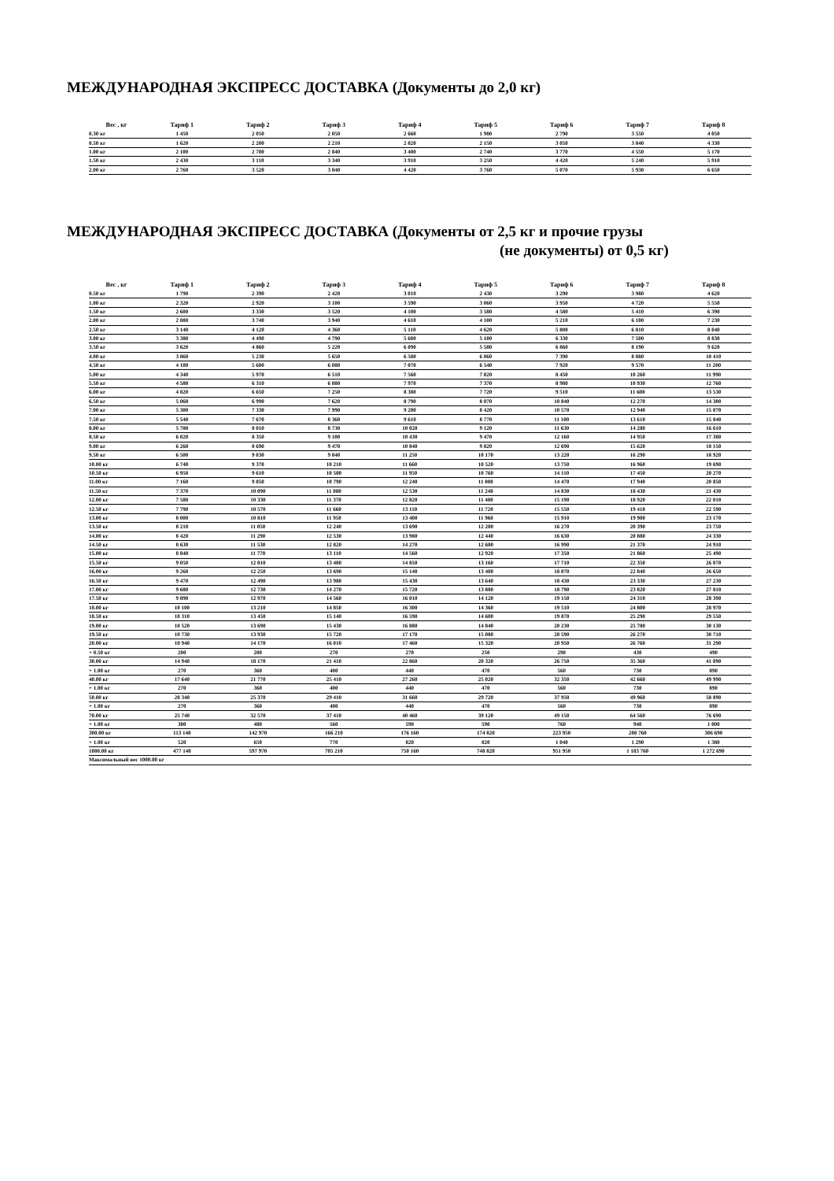МЕЖДУНАРОДНАЯ ЭКСПРЕСС ДОСТАВКА (Документы до 2,0 кг)
| Вес , кг | Тариф 1 | Тариф 2 | Тариф 3 | Тариф 4 | Тариф 5 | Тариф 6 | Тариф 7 | Тариф 8 |
| --- | --- | --- | --- | --- | --- | --- | --- | --- |
| 0.30 кг | 1 450 | 2 050 | 2 050 | 2 660 | 1 980 | 2 790 | 3 550 | 4 050 |
| 0.50 кг | 1 620 | 2 200 | 2 210 | 2 820 | 2 150 | 3 050 | 3 840 | 4 330 |
| 1.00 кг | 2 100 | 2 700 | 2 840 | 3 400 | 2 740 | 3 770 | 4 550 | 5 170 |
| 1.50 кг | 2 430 | 3 110 | 3 340 | 3 910 | 3 250 | 4 420 | 5 240 | 5 910 |
| 2.00 кг | 2 760 | 3 520 | 3 840 | 4 420 | 3 760 | 5 070 | 5 930 | 6 650 |
МЕЖДУНАРОДНАЯ ЭКСПРЕСС ДОСТАВКА (Документы от 2,5 кг и прочие грузы
(не документы) от 0,5 кг)
| Вес , кг | Тариф 1 | Тариф 2 | Тариф 3 | Тариф 4 | Тариф 5 | Тариф 6 | Тариф 7 | Тариф 8 |
| --- | --- | --- | --- | --- | --- | --- | --- | --- |
| 0.50 кг | 1 790 | 2 390 | 2 420 | 3 010 | 2 430 | 3 290 | 3 980 | 4 620 |
| 1.00 кг | 2 320 | 2 920 | 3 100 | 3 590 | 3 060 | 3 950 | 4 720 | 5 550 |
| 1.50 кг | 2 600 | 3 330 | 3 520 | 4 100 | 3 580 | 4 580 | 5 410 | 6 390 |
| 2.00 кг | 2 880 | 3 740 | 3 940 | 4 610 | 4 100 | 5 210 | 6 100 | 7 230 |
| 2.50 кг | 3 140 | 4 120 | 4 360 | 5 110 | 4 620 | 5 800 | 6 810 | 8 040 |
| 3.00 кг | 3 380 | 4 490 | 4 790 | 5 600 | 5 100 | 6 330 | 7 500 | 8 830 |
| 3.50 кг | 3 620 | 4 860 | 5 220 | 6 090 | 5 580 | 6 860 | 8 190 | 9 620 |
| 4.00 кг | 3 860 | 5 230 | 5 650 | 6 580 | 6 060 | 7 390 | 8 880 | 10 410 |
| 4.50 кг | 4 100 | 5 600 | 6 080 | 7 070 | 6 540 | 7 920 | 9 570 | 11 200 |
| 5.00 кг | 4 340 | 5 970 | 6 510 | 7 560 | 7 020 | 8 450 | 10 260 | 11 990 |
| 5.50 кг | 4 580 | 6 310 | 6 880 | 7 970 | 7 370 | 8 980 | 10 930 | 12 760 |
| 6.00 кг | 4 820 | 6 650 | 7 250 | 8 380 | 7 720 | 9 510 | 11 600 | 13 530 |
| 6.50 кг | 5 060 | 6 990 | 7 620 | 8 790 | 8 070 | 10 040 | 12 270 | 14 300 |
| 7.00 кг | 5 300 | 7 330 | 7 990 | 9 200 | 8 420 | 10 570 | 12 940 | 15 070 |
| 7.50 кг | 5 540 | 7 670 | 8 360 | 9 610 | 8 770 | 11 100 | 13 610 | 15 840 |
| 8.00 кг | 5 780 | 8 010 | 8 730 | 10 020 | 9 120 | 11 630 | 14 280 | 16 610 |
| 8.50 кг | 6 020 | 8 350 | 9 100 | 10 430 | 9 470 | 12 160 | 14 950 | 17 380 |
| 9.00 кг | 6 260 | 8 690 | 9 470 | 10 840 | 9 820 | 12 690 | 15 620 | 18 150 |
| 9.50 кг | 6 500 | 9 030 | 9 840 | 11 250 | 10 170 | 13 220 | 16 290 | 18 920 |
| 10.00 кг | 6 740 | 9 370 | 10 210 | 11 660 | 10 520 | 13 750 | 16 960 | 19 690 |
| 10.50 кг | 6 950 | 9 610 | 10 500 | 11 950 | 10 760 | 14 110 | 17 450 | 20 270 |
| 11.00 кг | 7 160 | 9 850 | 10 790 | 12 240 | 11 000 | 14 470 | 17 940 | 20 850 |
| 11.50 кг | 7 370 | 10 090 | 11 080 | 12 530 | 11 240 | 14 830 | 18 430 | 21 430 |
| 12.00 кг | 7 580 | 10 330 | 11 370 | 12 820 | 11 480 | 15 190 | 18 920 | 22 010 |
| 12.50 кг | 7 790 | 10 570 | 11 660 | 13 110 | 11 720 | 15 550 | 19 410 | 22 590 |
| 13.00 кг | 8 000 | 10 810 | 11 950 | 13 400 | 11 960 | 15 910 | 19 900 | 23 170 |
| 13.50 кг | 8 210 | 11 050 | 12 240 | 13 690 | 12 200 | 16 270 | 20 390 | 23 750 |
| 14.00 кг | 8 420 | 11 290 | 12 530 | 13 980 | 12 440 | 16 630 | 20 880 | 24 330 |
| 14.50 кг | 8 630 | 11 530 | 12 820 | 14 270 | 12 680 | 16 990 | 21 370 | 24 910 |
| 15.00 кг | 8 840 | 11 770 | 13 110 | 14 560 | 12 920 | 17 350 | 21 860 | 25 490 |
| 15.50 кг | 9 050 | 12 010 | 13 400 | 14 850 | 13 160 | 17 710 | 22 350 | 26 070 |
| 16.00 кг | 9 260 | 12 250 | 13 690 | 15 140 | 13 400 | 18 070 | 22 840 | 26 650 |
| 16.50 кг | 9 470 | 12 490 | 13 980 | 15 430 | 13 640 | 18 430 | 23 330 | 27 230 |
| 17.00 кг | 9 680 | 12 730 | 14 270 | 15 720 | 13 880 | 18 790 | 23 820 | 27 810 |
| 17.50 кг | 9 890 | 12 970 | 14 560 | 16 010 | 14 120 | 19 150 | 24 310 | 28 390 |
| 18.00 кг | 10 100 | 13 210 | 14 850 | 16 300 | 14 360 | 19 510 | 24 800 | 28 970 |
| 18.50 кг | 10 310 | 13 450 | 15 140 | 16 590 | 14 600 | 19 870 | 25 290 | 29 550 |
| 19.00 кг | 10 520 | 13 690 | 15 430 | 16 880 | 14 840 | 20 230 | 25 780 | 30 130 |
| 19.50 кг | 10 730 | 13 930 | 15 720 | 17 170 | 15 080 | 20 590 | 26 270 | 30 710 |
| 20.00 кг | 10 940 | 14 170 | 16 010 | 17 460 | 15 320 | 20 950 | 26 760 | 31 290 |
| + 0.50 кг | 200 | 200 | 270 | 270 | 250 | 290 | 430 | 490 |
| 30.00 кг | 14 940 | 18 170 | 21 410 | 22 860 | 20 320 | 26 750 | 35 360 | 41 090 |
| + 1.00 кг | 270 | 360 | 400 | 440 | 470 | 560 | 730 | 890 |
| 40.00 кг | 17 640 | 21 770 | 25 410 | 27 260 | 25 020 | 32 350 | 42 660 | 49 990 |
| + 1.00 кг | 270 | 360 | 400 | 440 | 470 | 560 | 730 | 890 |
| 50.00 кг | 20 340 | 25 370 | 29 410 | 31 660 | 29 720 | 37 950 | 49 960 | 58 890 |
| + 1.00 кг | 270 | 360 | 400 | 440 | 470 | 560 | 730 | 890 |
| 70.00 кг | 25 740 | 32 570 | 37 410 | 40 460 | 39 120 | 49 150 | 64 560 | 76 690 |
| + 1.00 кг | 380 | 480 | 560 | 590 | 590 | 760 | 940 | 1 000 |
| 300.00 кг | 113 140 | 142 970 | 166 210 | 176 160 | 174 820 | 223 950 | 280 760 | 306 690 |
| + 1.00 кг | 520 | 650 | 770 | 820 | 820 | 1 040 | 1 290 | 1 380 |
| 1000.00 кг | 477 140 | 597 970 | 705 210 | 750 160 | 748 820 | 951 950 | 1 183 760 | 1 272 690 |
| Максимальный вес 1000.00 кг | | | | | | | | |